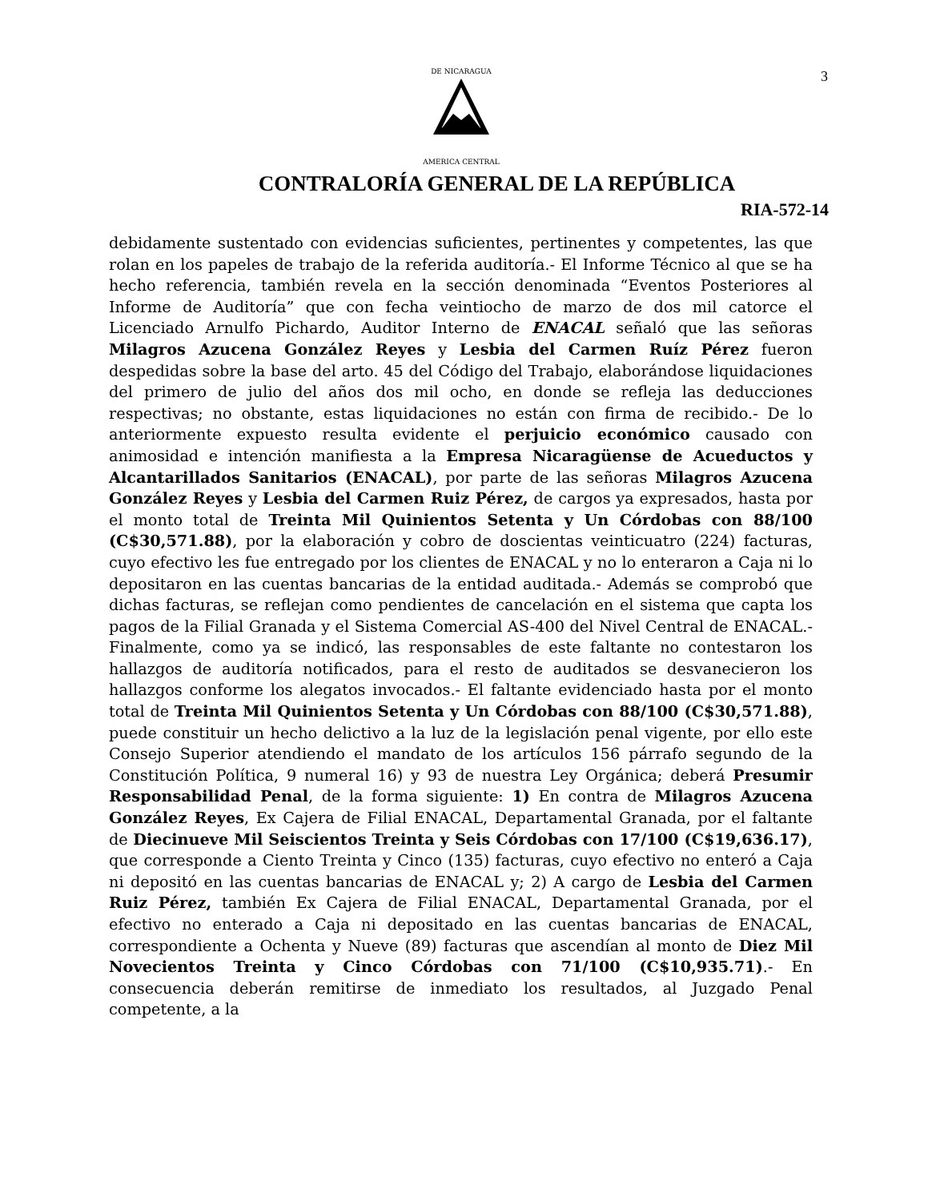3
DE NICARAGUA
AMERICA CENTRAL
CONTRALORÍA GENERAL DE LA REPÚBLICA
RIA-572-14
debidamente sustentado con evidencias suficientes, pertinentes y competentes, las que rolan en los papeles de trabajo de la referida auditoría.- El Informe Técnico al que se ha hecho referencia, también revela en la sección denominada “Eventos Posteriores al Informe de Auditoría” que con fecha veintiocho de marzo de dos mil catorce el Licenciado Arnulfo Pichardo, Auditor Interno de ENACAL señaló que las señoras Milagros Azucena González Reyes y Lesbia del Carmen Ruíz Pérez fueron despedidas sobre la base del arto. 45 del Código del Trabajo, elaborándose liquidaciones del primero de julio del años dos mil ocho, en donde se refleja las deducciones respectivas; no obstante, estas liquidaciones no están con firma de recibido.- De lo anteriormente expuesto resulta evidente el perjuicio económico causado con animosidad e intención manifiesta a la Empresa Nicaragüense de Acueductos y Alcantarillados Sanitarios (ENACAL), por parte de las señoras Milagros Azucena González Reyes y Lesbia del Carmen Ruiz Pérez, de cargos ya expresados, hasta por el monto total de Treinta Mil Quinientos Setenta y Un Córdobas con 88/100 (C$30,571.88), por la elaboración y cobro de doscientas veinticuatro (224) facturas, cuyo efectivo les fue entregado por los clientes de ENACAL y no lo enteraron a Caja ni lo depositaron en las cuentas bancarias de la entidad auditada.- Además se comprobó que dichas facturas, se reflejan como pendientes de cancelación en el sistema que capta los pagos de la Filial Granada y el Sistema Comercial AS-400 del Nivel Central de ENACAL.- Finalmente, como ya se indicó, las responsables de este faltante no contestaron los hallazgos de auditoría notificados, para el resto de auditados se desvanecieron los hallazgos conforme los alegatos invocados.- El faltante evidenciado hasta por el monto total de Treinta Mil Quinientos Setenta y Un Córdobas con 88/100 (C$30,571.88), puede constituir un hecho delictivo a la luz de la legislación penal vigente, por ello este Consejo Superior atendiendo el mandato de los artículos 156 párrafo segundo de la Constitución Política, 9 numeral 16) y 93 de nuestra Ley Orgánica; deberá Presumir Responsabilidad Penal, de la forma siguiente: 1) En contra de Milagros Azucena González Reyes, Ex Cajera de Filial ENACAL, Departamental Granada, por el faltante de Diecinueve Mil Seiscientos Treinta y Seis Córdobas con 17/100 (C$19,636.17), que corresponde a Ciento Treinta y Cinco (135) facturas, cuyo efectivo no enteró a Caja ni depositó en las cuentas bancarias de ENACAL y; 2) A cargo de Lesbia del Carmen Ruiz Pérez, también Ex Cajera de Filial ENACAL, Departamental Granada, por el efectivo no enterado a Caja ni depositado en las cuentas bancarias de ENACAL, correspondiente a Ochenta y Nueve (89) facturas que ascendían al monto de Diez Mil Novecientos Treinta y Cinco Córdobas con 71/100 (C$10,935.71).- En consecuencia deberán remitirse de inmediato los resultados, al Juzgado Penal competente, a la